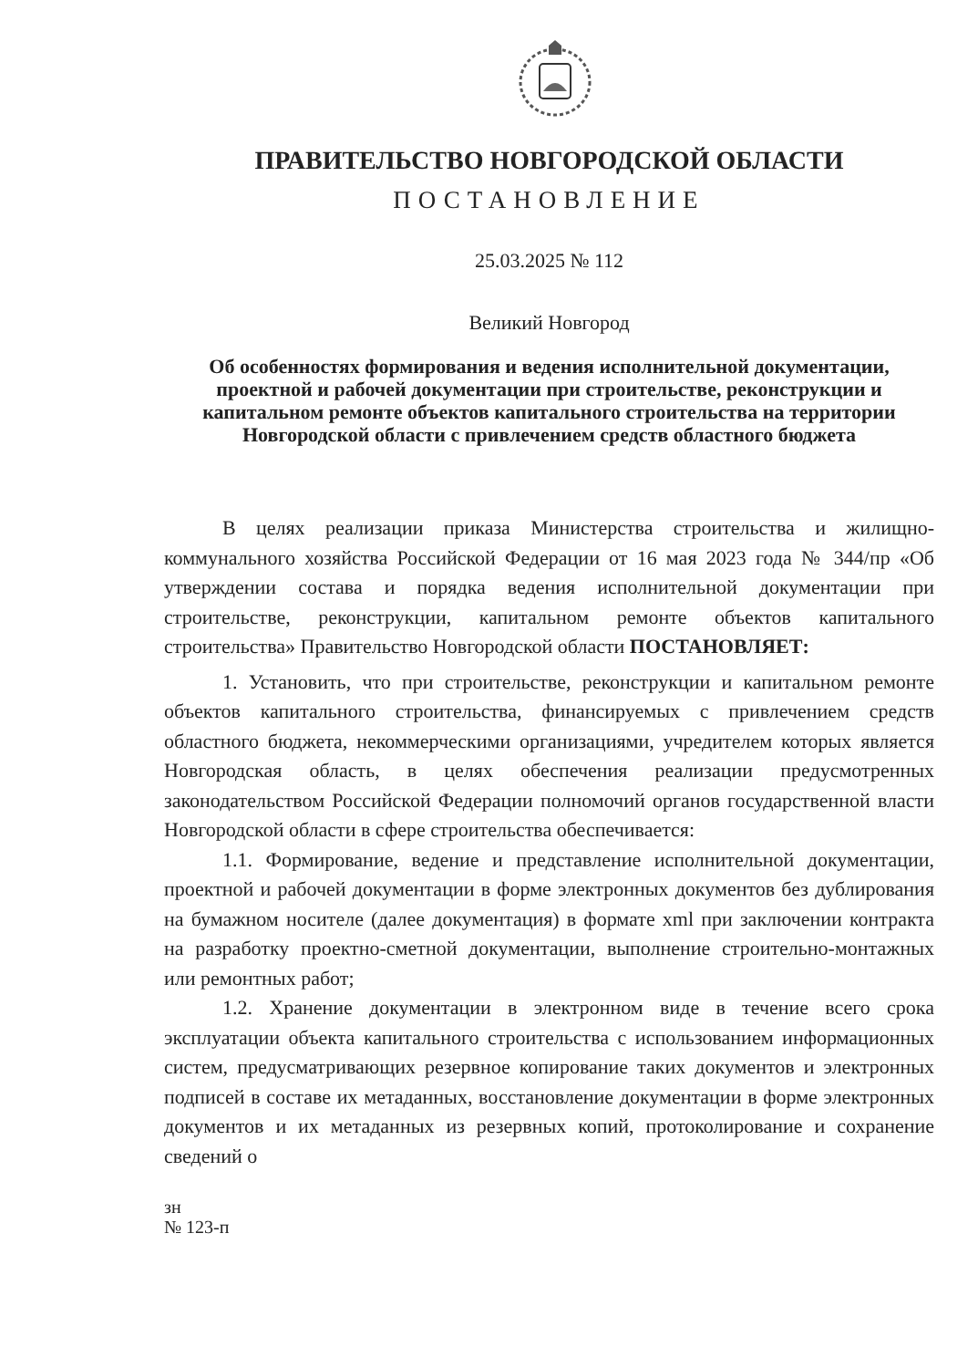ПРАВИТЕЛЬСТВО НОВГОРОДСКОЙ ОБЛАСТИ
ПОСТАНОВЛЕНИЕ
25.03.2025 № 112
Великий Новгород
Об особенностях формирования и ведения исполнительной документации, проектной и рабочей документации при строительстве, реконструкции и капитальном ремонте объектов капитального строительства на территории Новгородской области с привлечением средств областного бюджета
В целях реализации приказа Министерства строительства и жилищно-коммунального хозяйства Российской Федерации от 16 мая 2023 года № 344/пр «Об утверждении состава и порядка ведения исполнительной документации при строительстве, реконструкции, капитальном ремонте объектов капитального строительства» Правительство Новгородской области ПОСТАНОВЛЯЕТ:
1. Установить, что при строительстве, реконструкции и капитальном ремонте объектов капитального строительства, финансируемых с привлечением средств областного бюджета, некоммерческими организациями, учредителем которых является Новгородская область, в целях обеспечения реализации предусмотренных законодательством Российской Федерации полномочий органов государственной власти Новгородской области в сфере строительства обеспечивается:
1.1. Формирование, ведение и представление исполнительной документации, проектной и рабочей документации в форме электронных документов без дублирования на бумажном носителе (далее документация) в формате xml при заключении контракта на разработку проектно-сметной документации, выполнение строительно-монтажных или ремонтных работ;
1.2. Хранение документации в электронном виде в течение всего срока эксплуатации объекта капитального строительства с использованием информационных систем, предусматривающих резервное копирование таких документов и электронных подписей в составе их метаданных, восстановление документации в форме электронных документов и их метаданных из резервных копий, протоколирование и сохранение сведений о
зн
№ 123-п